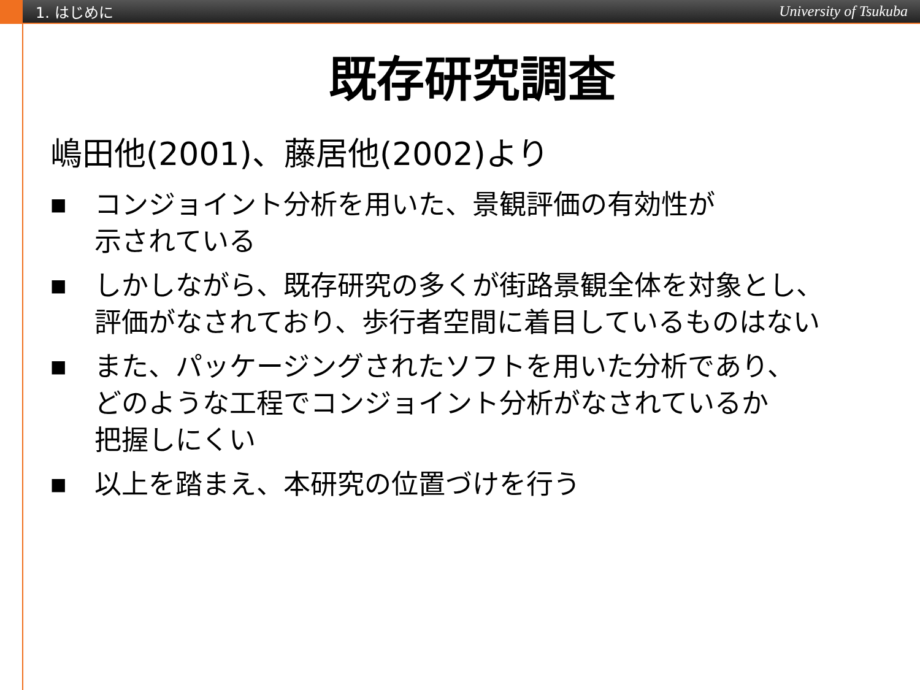1. はじめに University of Tsukuba
既存研究調査
嶋田他(2001)、藤居他(2002)より
■ コンジョイント分析を用いた、景観評価の有効性が
示されている
■ しかしながら、既存研究の多くが街路景観全体を対象とし、
評価がなされており、歩行者空間に着目しているものはない
■ また、パッケージングされたソフトを用いた分析であり、
どのような工程でコンジョイント分析がなされているか
把握しにくい
■ 以上を踏まえ、本研究の位置づけを行う